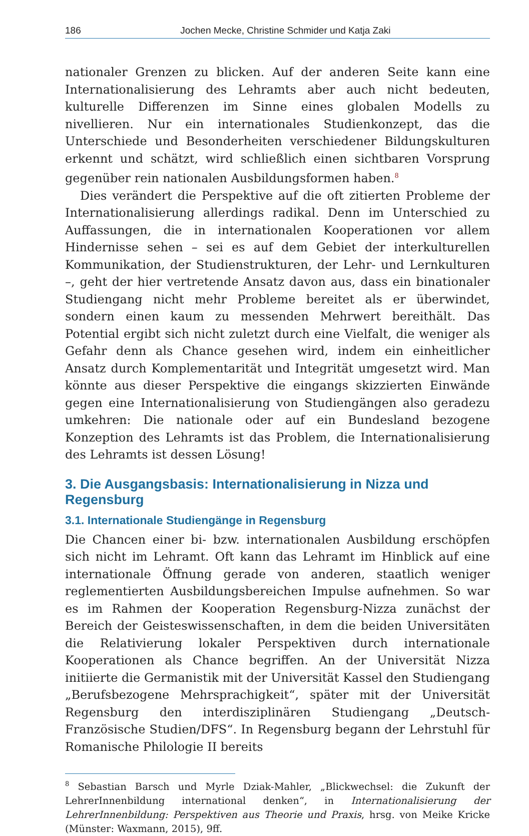186 Jochen Mecke, Christine Schmider und Katja Zaki
nationaler Grenzen zu blicken. Auf der anderen Seite kann eine Internationalisierung des Lehramts aber auch nicht bedeuten, kulturelle Differenzen im Sinne eines globalen Modells zu nivellieren. Nur ein internationales Studienkonzept, das die Unterschiede und Besonderheiten verschiedener Bildungskulturen erkennt und schätzt, wird schließlich einen sichtbaren Vorsprung gegenüber rein nationalen Ausbildungsformen haben.<sup>8</sup>
Dies verändert die Perspektive auf die oft zitierten Probleme der Internationalisierung allerdings radikal. Denn im Unterschied zu Auffassungen, die in internationalen Kooperationen vor allem Hindernisse sehen – sei es auf dem Gebiet der interkulturellen Kommunikation, der Studienstrukturen, der Lehr- und Lernkulturen –, geht der hier vertretende Ansatz davon aus, dass ein binationaler Studiengang nicht mehr Probleme bereitet als er überwindet, sondern einen kaum zu messenden Mehrwert bereithält. Das Potential ergibt sich nicht zuletzt durch eine Vielfalt, die weniger als Gefahr denn als Chance gesehen wird, indem ein einheitlicher Ansatz durch Komplementarität und Integrität umgesetzt wird. Man könnte aus dieser Perspektive die eingangs skizzierten Einwände gegen eine Internationalisierung von Studiengängen also geradezu umkehren: Die nationale oder auf ein Bundesland bezogene Konzeption des Lehramts ist das Problem, die Internationalisierung des Lehramts ist dessen Lösung!
3. Die Ausgangsbasis: Internationalisierung in Nizza und Regensburg
3.1. Internationale Studiengänge in Regensburg
Die Chancen einer bi- bzw. internationalen Ausbildung erschöpfen sich nicht im Lehramt. Oft kann das Lehramt im Hinblick auf eine internationale Öffnung gerade von anderen, staatlich weniger reglementierten Ausbildungsbereichen Impulse aufnehmen. So war es im Rahmen der Kooperation Regensburg-Nizza zunächst der Bereich der Geisteswissenschaften, in dem die beiden Universitäten die Relativierung lokaler Perspektiven durch internationale Kooperationen als Chance begriffen. An der Universität Nizza initiierte die Germanistik mit der Universität Kassel den Studiengang „Berufsbezogene Mehrsprachigkeit“, später mit der Universität Regensburg den interdisziplinären Studiengang „Deutsch-Französische Studien/DFS“. In Regensburg begann der Lehrstuhl für Romanische Philologie II bereits
<sup>8</sup> Sebastian Barsch und Myrle Dziak-Mahler, „Blickwechsel: die Zukunft der LehrerInnenbildung international denken“, in Internationalisierung der LehrerInnenbildung: Perspektiven aus Theorie und Praxis, hrsg. von Meike Kricke (Münster: Waxmann, 2015), 9ff.